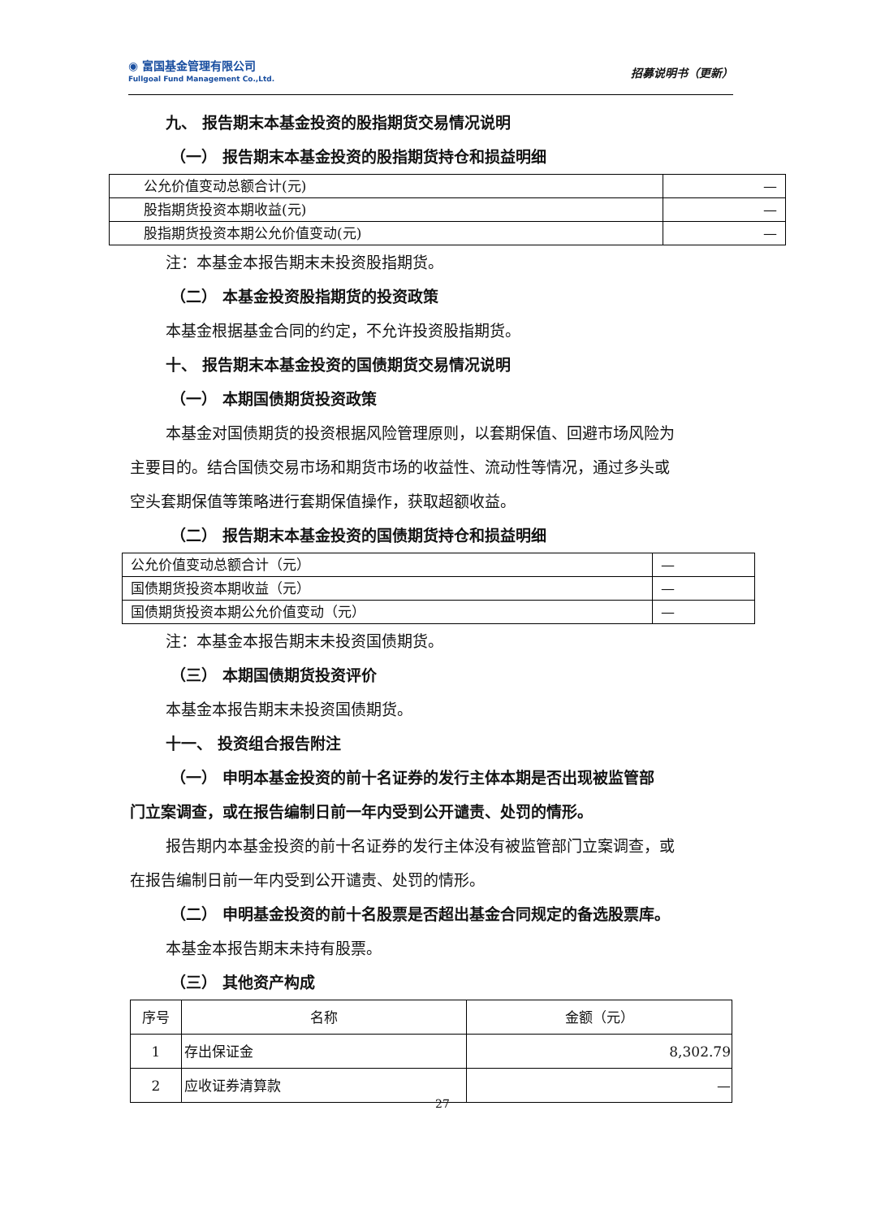◉ 富国基金管理有限公司
Fullgoal Fund Management Co.,Ltd.
招募说明书（更新）
九、 报告期末本基金投资的股指期货交易情况说明
（一） 报告期末本基金投资的股指期货持仓和损益明细
| 公允价值变动总额合计(元) | — |
| 股指期货投资本期收益(元) | — |
| 股指期货投资本期公允价值变动(元) | — |
注：本基金本报告期末未投资股指期货。
（二） 本基金投资股指期货的投资政策
本基金根据基金合同的约定，不允许投资股指期货。
十、 报告期末本基金投资的国债期货交易情况说明
（一） 本期国债期货投资政策
本基金对国债期货的投资根据风险管理原则，以套期保值、回避市场风险为
主要目的。结合国债交易市场和期货市场的收益性、流动性等情况，通过多头或
空头套期保值等策略进行套期保值操作，获取超额收益。
（二） 报告期末本基金投资的国债期货持仓和损益明细
| 公允价值变动总额合计（元） | — |
| 国债期货投资本期收益（元） | — |
| 国债期货投资本期公允价值变动（元） | — |
注：本基金本报告期末未投资国债期货。
（三） 本期国债期货投资评价
本基金本报告期末未投资国债期货。
十一、 投资组合报告附注
（一） 申明本基金投资的前十名证券的发行主体本期是否出现被监管部
门立案调查，或在报告编制日前一年内受到公开谴责、处罚的情形。
报告期内本基金投资的前十名证券的发行主体没有被监管部门立案调查，或
在报告编制日前一年内受到公开谴责、处罚的情形。
（二） 申明基金投资的前十名股票是否超出基金合同规定的备选股票库。
本基金本报告期末未持有股票。
（三） 其他资产构成
| 序号 | 名称 | 金额（元） |
| 1 | 存出保证金 | 8,302.79 |
| 2 | 应收证券清算款 | — |
27